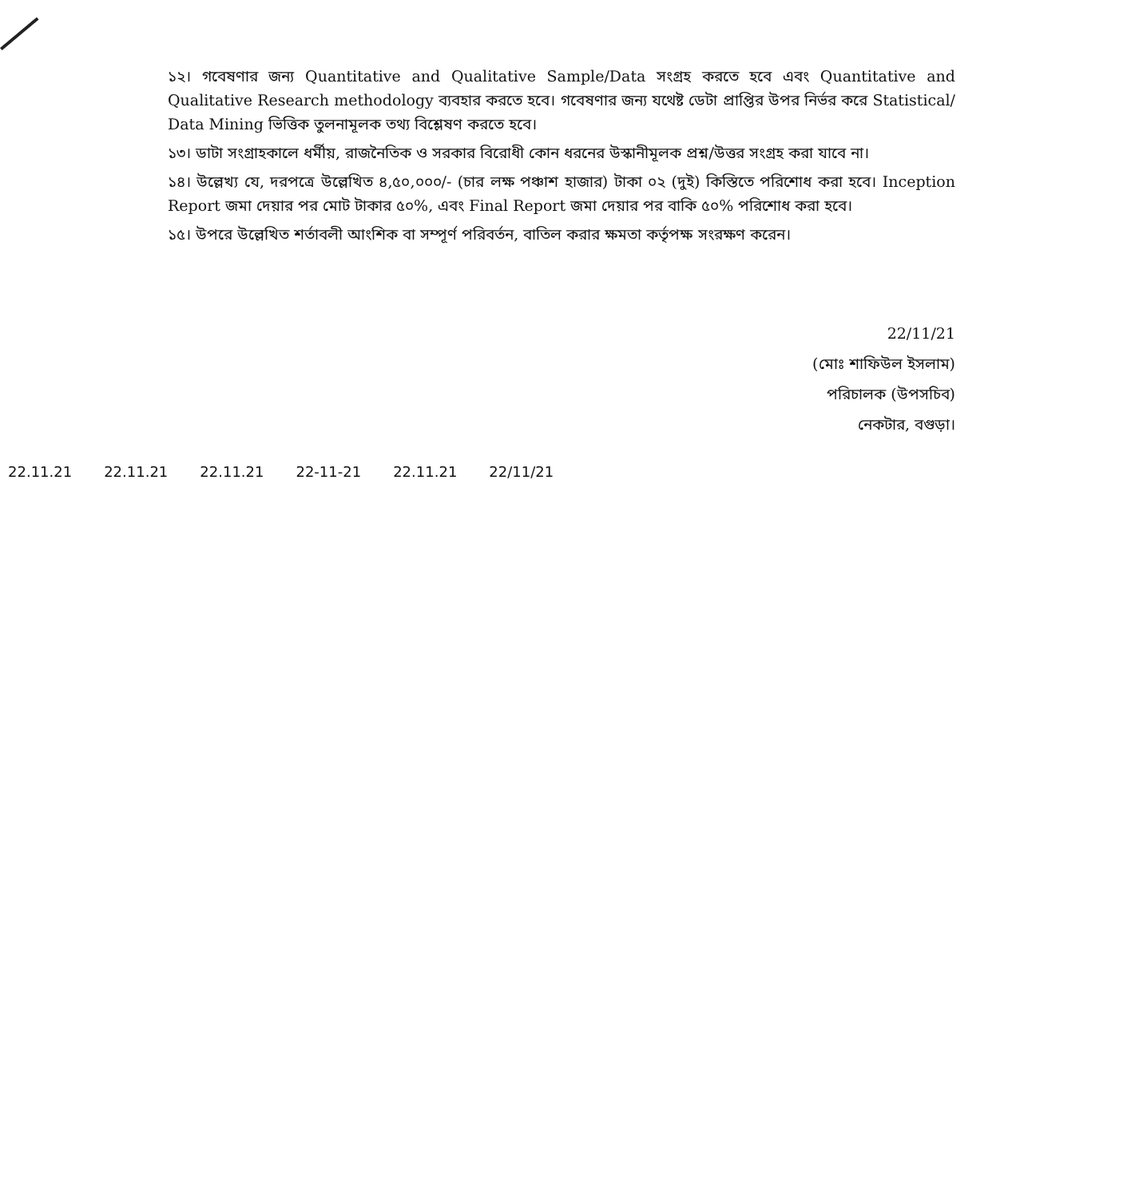১২। গবেষণার জন্য Quantitative and Qualitative Sample/Data সংগ্রহ করতে হবে এবং Quantitative and Qualitative Research methodology ব্যবহার করতে হবে। গবেষণার জন্য যথেষ্ট ডেটা প্রাপ্তির উপর নির্ভর করে Statistical/ Data Mining ভিত্তিক তুলনামূলক তথ্য বিশ্লেষণ করতে হবে।
১৩। ডাটা সংগ্রাহকালে ধর্মীয়, রাজনৈতিক ও সরকার বিরোধী কোন ধরনের উস্কানীমূলক প্রশ্ন/উত্তর সংগ্রহ করা যাবে না।
১৪। উল্লেখ্য যে, দরপত্রে উল্লেখিত ৪,৫০,০০০/- (চার লক্ষ পঞ্চাশ হাজার) টাকা ০২ (দুই) কিস্তিতে পরিশোধ করা হবে। Inception Report জমা দেয়ার পর মোট টাকার ৫০%, এবং Final Report জমা দেয়ার পর বাকি ৫০% পরিশোধ করা হবে।
১৫। উপরে উল্লেখিত শর্তাবলী আংশিক বা সম্পূর্ণ পরিবর্তন, বাতিল করার ক্ষমতা কর্তৃপক্ষ সংরক্ষণ করেন।
22/11/21
(মোঃ শাফিউল ইসলাম)
পরিচালক (উপসচিব)
নেকটার, বগুড়া।
22.11.21 22.11.21 22.11.21 22-11-21 22.11.21 22/11/21